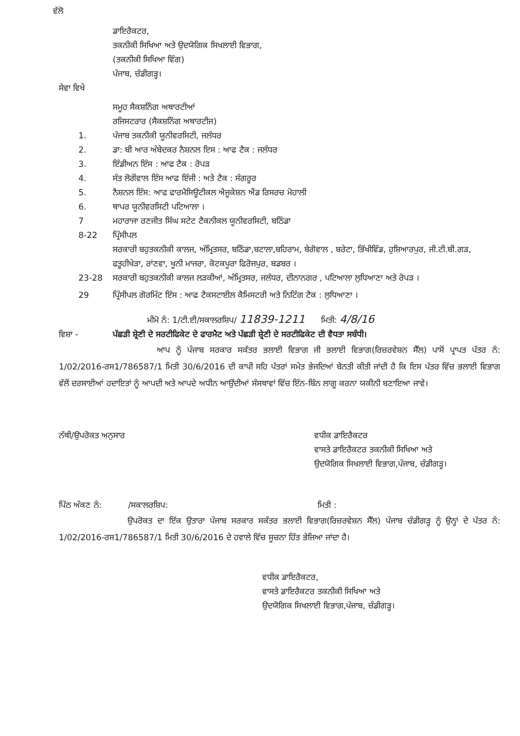ਵੱਲੋ
ਡਾਇਰੈਕਟਰ,
ਤਕਨੀਕੀ ਸਿਖਿਆ ਅਤੇ ਉਦਯੋਗਿਕ ਸਿਖਲਾਈ ਵਿਭਾਗ,
(ਤਕਨੀਕੀ ਸਿਖਿਆ ਵਿੰਗ)
ਪੰਜਾਬ, ਚੰਡੀਗੜ੍ਹ।
ਸੇਵਾ ਵਿਖੇ
ਸਮੂਹ ਸੈਕਸ਼ਨਿੰਗ ਅਥਾਰਟੀਆਂ
ਰਜਿਸਟਰਾਰ (ਸੈਕਸ਼ਨਿੰਗ ਅਥਾਰਟੀਜ)
1. ਪੰਜਾਬ ਤਕਨੀਕੀ ਯੂਨੀਵਰਸਿਟੀ, ਜਲੰਧਰ
2. ਡਾ: ਬੀ ਆਰ ਅੰਬੇਦਕਰ ਨੈਸ਼ਨਲ ਇਸ : ਆਫ ਟੈਕ : ਜਲੰਧਰ
3. ਇੰਡੀਅਨ ਇੰਸ : ਆਫ ਟੈਕ : ਰੋਪੜ
4. ਸੰਤ ਲੋਗੋਂਵਾਲ ਇੰਸ ਆਫ ਇੰਜੀ : ਅਤੇ ਟੈਕ : ਸੰਗਰੂਰ
5. ਨੈਸ਼ਨਲ ਇੰਸ: ਆਫ ਫਾਰਮੈਸਿਊਟੀਕਲ ਐਜੂਕੇਸ਼ਨ ਐਂਡ ਰਿਸਰਚ ਮੋਹਾਲੀ
6. ਥਾਪਰ ਯੂਨੀਵਰਸਿਟੀ ਪਟਿਆਲਾ ।
7 ਮਹਾਰਾਜਾ ਰਣਜੀਤ ਸਿੰਘ ਸਟੇਟ ਟੈਕਨੀਕਲ ਯੂਨੀਵਰਸਿਟੀ, ਬਠਿੰਡਾ
8-22 ਪ੍ਰਿੰਸੀਪਲ
ਸਰਕਾਰੀ ਬਹੁਤਕਨੀਕੀ ਕਾਲਜ, ਅੰਮ੍ਰਿਤਸਰ, ਬਠਿੰਡਾ,ਬਟਾਲਾ,ਬਹਿਰਾਮ, ਬੇਗੋਵਾਲ , ਬਰੇਟਾ, ਭਿੱਖੀਵਿੰਡ, ਹੁਸ਼ਿਆਰਪੁਰ, ਜੀ.ਟੀ.ਬੀ.ਗੜ, ਫਤੂਹੀਖੇੜਾ, ਰਾਂਣਵਾ, ਖੂਨੀ ਮਾਜਰਾ, ਕੋਟਕਪੂਰਾ ਫਿਰੋਜਪੁਰ, ਬਡਬਰ ।
23-28 ਸਰਕਾਰੀ ਬਹੁਤਕਨੀਕੀ ਕਾਲਜ ਲੜਕੀਆਂ, ਅੰਮ੍ਰਿਤਸਰ, ਜਲੰਧਰ, ਦੀਨਾਨਗਰ , ਪਟਿਆਲਾ ਲੁਧਿਆਣਾ ਅਤੇ ਰੋਪੜ ।
29 ਪ੍ਰਿੰਸੀਪਲ ਗੋਰਮਿੰਟ ਇੰਸ : ਆਫ ਟੈਕਸਟਾਈਲ ਕੈਮਿਸਟਰੀ ਅਤੇ ਨਿਟਿੰਗ ਟੈਕ : ਲੁਧਿਆਣਾ ।
ਮੀਮੋ ਨੰ: 1/ਟੀ.ਈ/ਸਕਾਲਰਸ਼ਿਪ/ 11839-1211 ਮਿਤੀ: 4/8/16
ਵਿਸ਼ਾ - ਪੱਛੜੀ ਸ਼੍ਰੇਣੀ ਦੇ ਸਰਟੀਫਿਕੇਟ ਦੇ ਫਾਰਮੈਟ ਅਤੇ ਪੱਛੜੀ ਸ਼੍ਰੇਣੀ ਦੇ ਸਰਟੀਫਿਕੇਟ ਦੀ ਵੈਧਤਾ ਸਬੰਧੀ।
ਆਪ ਨੂੰ ਪੰਜਾਬ ਸਰਕਾਰ ਸਕੱਤਰ ਭਲਾਈ ਵਿਭਾਗ ਜੀ ਭਲਾਈ ਵਿਭਾਗ(ਰਿਜ਼ਰਵੇਸ਼ਨ ਸੈੱਲ) ਪਾਸੋਂ ਪ੍ਰਾਪਤ ਪੱਤਰ ਨੰ: 1/02/2016-ਰਸ1/786587/1 ਮਿਤੀ 30/6/2016 ਦੀ ਕਾਪੀ ਸਹਿ ਪੱਤਰਾਂ ਸਮੇਤ ਭੇਜਦਿਆਂ ਬੇਨਤੀ ਕੀਤੀ ਜਾਂਦੀ ਹੈ ਕਿ ਇਸ ਪੱਤਰ ਵਿੱਚ ਭਲਾਈ ਵਿਭਾਗ ਵੱਲੋਂ ਦਰਸਾਈਆਂ ਹਦਾਇਤਾਂ ਨੂੰ ਆਪਦੀ ਅਤੇ ਆਪਦੇ ਅਧੀਨ ਆਉਂਦੀਆਂ ਸੰਸਥਾਵਾਂ ਵਿੱਚ ਇੰਨ-ਬਿੰਨ ਲਾਗੂ ਕਰਨਾ ਯਕੀਨੀ ਬਣਾਇਆ ਜਾਵੇ।
ਨੱਥੀ/ਉਪਰੋਕਤ ਅਨੁਸਾਰ ਵਧੀਕ ਡਾਇਰੈਕਟਰ
ਵਾਸਤੇ ਡਾਇਰੈਕਟਰ ਤਕਨੀਕੀ ਸਿਖਿਆ ਅਤੇ
ਉਦਯੋਗਿਕ ਸਿਖਲਾਈ ਵਿਭਾਗ,ਪੰਜਾਬ, ਚੰਡੀਗੜ੍ਹ।
ਪਿੱਠ ਅੰਕਣ ਨੰ: /ਸਕਾਲਰਸ਼ਿਪ: ਮਿਤੀ :
ਉਪਰੋਕਤ ਦਾ ਇੱਕ ਉਤਾਰਾ ਪੰਜਾਬ ਸਰਕਾਰ ਸਕੱਤਰ ਭਲਾਈ ਵਿਭਾਗ(ਰਿਜ਼ਰਵੇਸ਼ਨ ਸੈੱਲ) ਪੰਜਾਬ ਚੰਡੀਗੜ੍ਹ ਨੂੰ ਉਨ੍ਹਾਂ ਦੇ ਪੱਤਰ ਨੰ: 1/02/2016-ਰਸ1/786587/1 ਮਿਤੀ 30/6/2016 ਦੇ ਹਵਾਲੇ ਵਿੱਚ ਸੂਚਨਾ ਹਿੱਤ ਭੇਜਿਆ ਜਾਂਦਾ ਹੈ।
ਵਧੀਕ ਡਾਇਰੈਕਟਰ,
ਵਾਸਤੇ ਡਾਇਰੈਕਟਰ ਤਕਨੀਕੀ ਸਿਖਿਆ ਅਤੇ
ਉਦਯੋਗਿਕ ਸਿਖਲਾਈ ਵਿਭਾਗ,ਪੰਜਾਬ, ਚੰਡੀਗੜ੍ਹ।